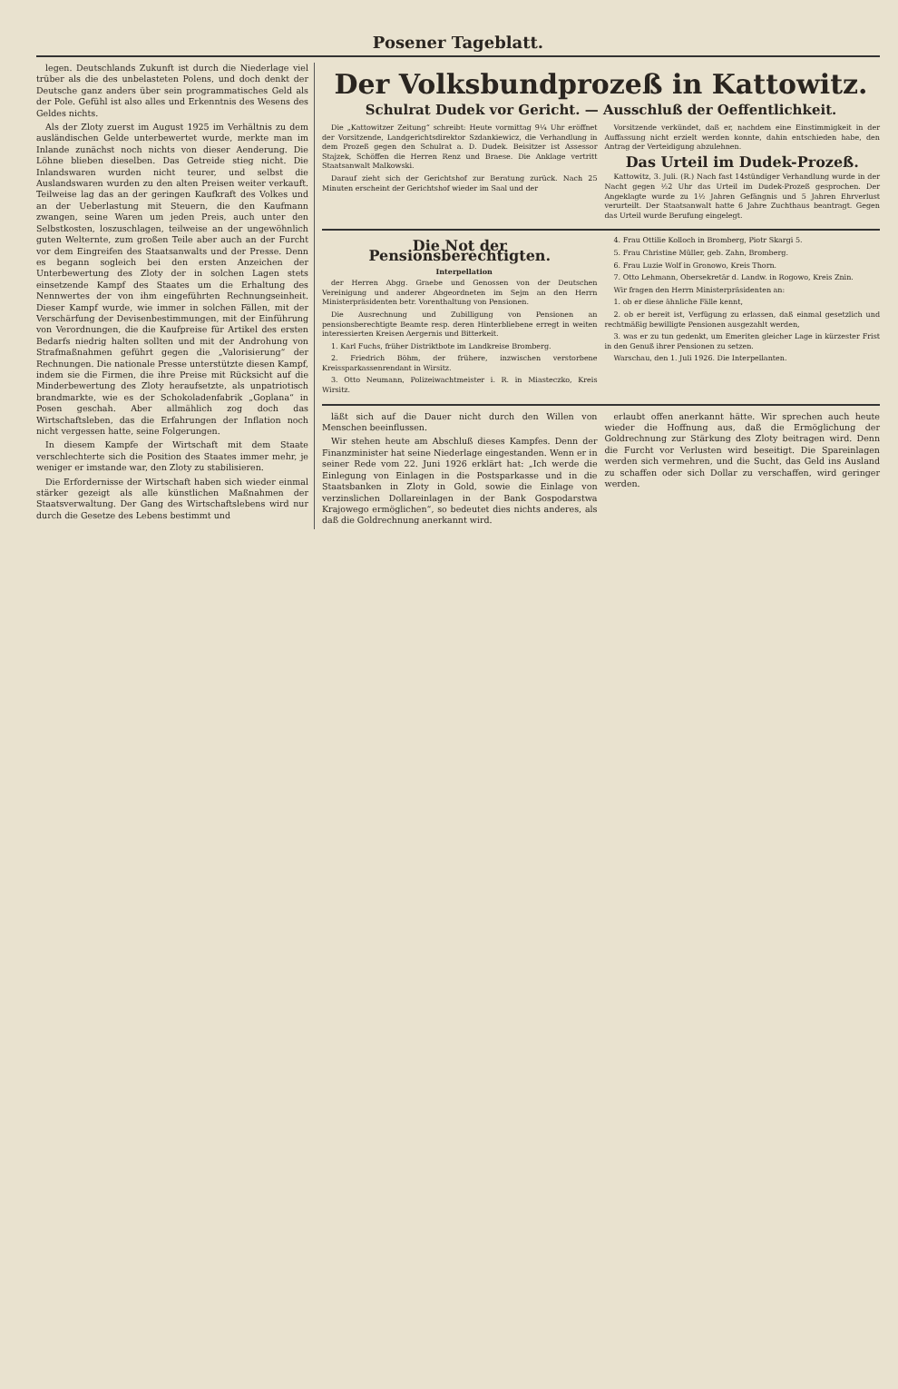Posener Tageblatt.
legen. Deutschlands Zukunft ist durch die Niederlage viel trüber als die des unbelasteten Polens, und doch denkt der Deutsche ganz anders über sein programmatisches Geld als der Pole. Gefühl ist also alles und Erkenntnis des Wesens des Geldes nichts.
Als der Zloty zuerst im August 1925 im Verhältnis zu dem ausländischen Gelde unterbewertet wurde, merkte man im Inlande zunächst noch nichts von dieser Aenderung. Die Löhne blieben dieselben. Das Getreide stieg nicht. Die Inlandswaren wurden nicht teurer, und selbst die Auslandswaren wurden zu den alten Preisen weiter verkauft. Teilweise lag das an der geringen Kaufkraft des Volkes und an der Ueberlastung mit Steuern, die den Kaufmann zwangen, seine Waren um jeden Preis, auch unter den Selbstkosten, loszuschlagen, teilweise an der ungewöhnlich guten Welternte, zum großen Teile aber auch an der Furcht vor dem Eingreifen des Staatsanwalts und der Presse. Denn es begann sogleich bei den ersten Anzeichen der Unterbewertung des Zloty der in solchen Lagen stets einsetzende Kampf des Staates um die Erhaltung des Nennwertes der von ihm eingeführten Rechnungseinheit. Dieser Kampf wurde, wie immer in solchen Fällen, mit der Verschärfung der Devisenbestimmungen, mit der Einführung von Verordnungen, die die Kaufpreise für Artikel des ersten Bedarfs niedrig halten sollten und mit der Androhung von Strafmaßnahmen geführt gegen die „Valorisierung“ der Rechnungen. Die nationale Presse unterstützte diesen Kampf, indem sie die Firmen, die ihre Preise mit Rücksicht auf die Minderbewertung des Zloty heraufsetzte, als unpatriotisch brandmarkte, wie es der Schokoladenfabrik „Goplana“ in Posen geschah. Aber allmählich zog doch das Wirtschaftsleben, das die Erfahrungen der Inflation noch nicht vergessen hatte, seine Folgerungen.
In diesem Kampfe der Wirtschaft mit dem Staate verschlechterte sich die Position des Staates immer mehr, je weniger er imstande war, den Zloty zu stabilisieren.
Die Erfordernisse der Wirtschaft haben sich wieder einmal stärker gezeigt als alle künstlichen Maßnahmen der Staatsverwaltung. Der Gang des Wirtschaftslebens wird nur durch die Gesetze des Lebens bestimmt und
Der Volksbundprozeß in Kattowitz.
Schulrat Dudek vor Gericht. — Ausschluß der Oeffentlichkeit.
Die „Kattowitzer Zeitung“ schreibt: Heute vormittag 9¼ Uhr eröffnet der Vorsitzende, Landgerichtsdirektor Szdankiewicz, die Verhandlung in dem Prozeß gegen den Schulrat a. D. Dudek. Beisitzer ist Assessor Stajzek, Schöffen die Herren Renz und Braese. Die Anklage vertritt Staatsanwalt Malkowski.
Darauf zieht sich der Gerichtshof zur Beratung zurück. Nach 25 Minuten erscheint der Gerichtshof wieder im Saal und der
Vorsitzende verkündet, daß er, nachdem eine Einstimmigkeit in der Auffassung nicht erzielt werden konnte, dahin entschieden habe, den Antrag der Verteidigung abzulehnen.
Das Urteil im Dudek-Prozeß.
Kattowitz, 3. Juli. (R.) Nach fast 14stündiger Verhandlung wurde in der Nacht gegen ½2 Uhr das Urteil im Dudek-Prozeß gesprochen. Der Angeklagte wurde zu 1½ Jahren Gefängnis und 5 Jahren Ehrverlust verurteilt. Der Staatsanwalt hatte 6 Jahre Zuchthaus beantragt. Gegen das Urteil wurde Berufung eingelegt.
Die Not der Pensionsberechtigten.
Interpellation
der Herren Abgg. Graebe und Genossen von der Deutschen Vereinigung und anderer Abgeordneten im Sejm an den Herrn Ministerpräsidenten betr. Vorenthaltung von Pensionen.
Die Ausrechnung und Zubilligung von Pensionen an pensionsberechtigte Beamte resp. deren Hinterbliebene erregt in weiten interessierten Kreisen Aergernis und Bitterkeit.
1. Karl Fuchs, früher Distriktbote im Landkreise Bromberg.
2. Friedrich Böhm, der frühere, inzwischen verstorbene Kreissparkassenrendant in Wirsitz.
3. Otto Neumann, Polizeiwachtmeister i. R. in Miasteczko, Kreis Wirsitz.
4. Frau Ottilie Kolloch in Bromberg, Piotr Skargi 5.
5. Frau Christine Müller, geb. Zahn, Bromberg.
6. Frau Luzie Wolf in Gronowo, Kreis Thorn.
7. Otto Lehmann, Obersekretär d. Landw. in Rogowo, Kreis Znin.
Wir fragen den Herrn Ministerpräsidenten an:
1. ob er diese ähnliche Fälle kennt,
2. ob er bereit ist, Verfügung zu erlassen, daß einmal gesetzlich und rechtmäßig bewilligte Pensionen ausgezahlt werden,
3. was er zu tun gedenkt, um Emeriten gleicher Lage in kürzester Frist in den Genuß ihrer Pensionen zu setzen.
Warschau, den 1. Juli 1926. Die Interpellanten.
läßt sich auf die Dauer nicht durch den Willen von Menschen beeinflussen.
Wir stehen heute am Abschluß dieses Kampfes. Denn der Finanzminister hat seine Niederlage eingestanden. Wenn er in seiner Rede vom 22. Juni 1926 erklärt hat: „Ich werde die Einlegung von Einlagen in die Postsparkasse und in die Staatsbanken in Zloty in Gold, sowie die Einlage von verzinslichen Dollareinlagen in der Bank Gospodarstwa Krajowego ermöglichen“, so bedeutet dies nichts anderes, als daß die Goldrechnung anerkannt wird.
erlaubt offen anerkannt hätte. Wir sprechen auch heute wieder die Hoffnung aus, daß die Ermöglichung der Goldrechnung zur Stärkung des Zloty beitragen wird. Denn die Furcht vor Verlusten wird beseitigt. Die Spareinlagen werden sich vermehren, und die Sucht, das Geld ins Ausland zu schaffen oder sich Dollar zu verschaffen, wird geringer werden.